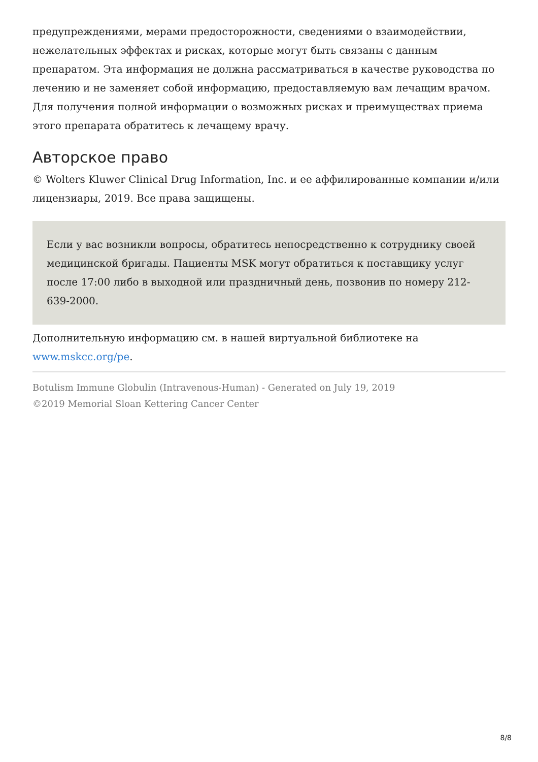предупреждениями, мерами предосторожности, сведениями о взаимодействии, нежелательных эффектах и рисках, которые могут быть связаны с данным препаратом. Эта информация не должна рассматриваться в качестве руководства по лечению и не заменяет собой информацию, предоставляемую вам лечащим врачом. Для получения полной информации о возможных рисках и преимуществах приема этого препарата обратитесь к лечащему врачу.
Авторское право
© Wolters Kluwer Clinical Drug Information, Inc. и ее аффилированные компании и/или лицензиары, 2019. Все права защищены.
Если у вас возникли вопросы, обратитесь непосредственно к сотруднику своей медицинской бригады. Пациенты MSK могут обратиться к поставщику услуг после 17:00 либо в выходной или праздничный день, позвонив по номеру 212-639-2000.
Дополнительную информацию см. в нашей виртуальной библиотеке на www.mskcc.org/pe.
Botulism Immune Globulin (Intravenous-Human) - Generated on July 19, 2019
©2019 Memorial Sloan Kettering Cancer Center
8/8